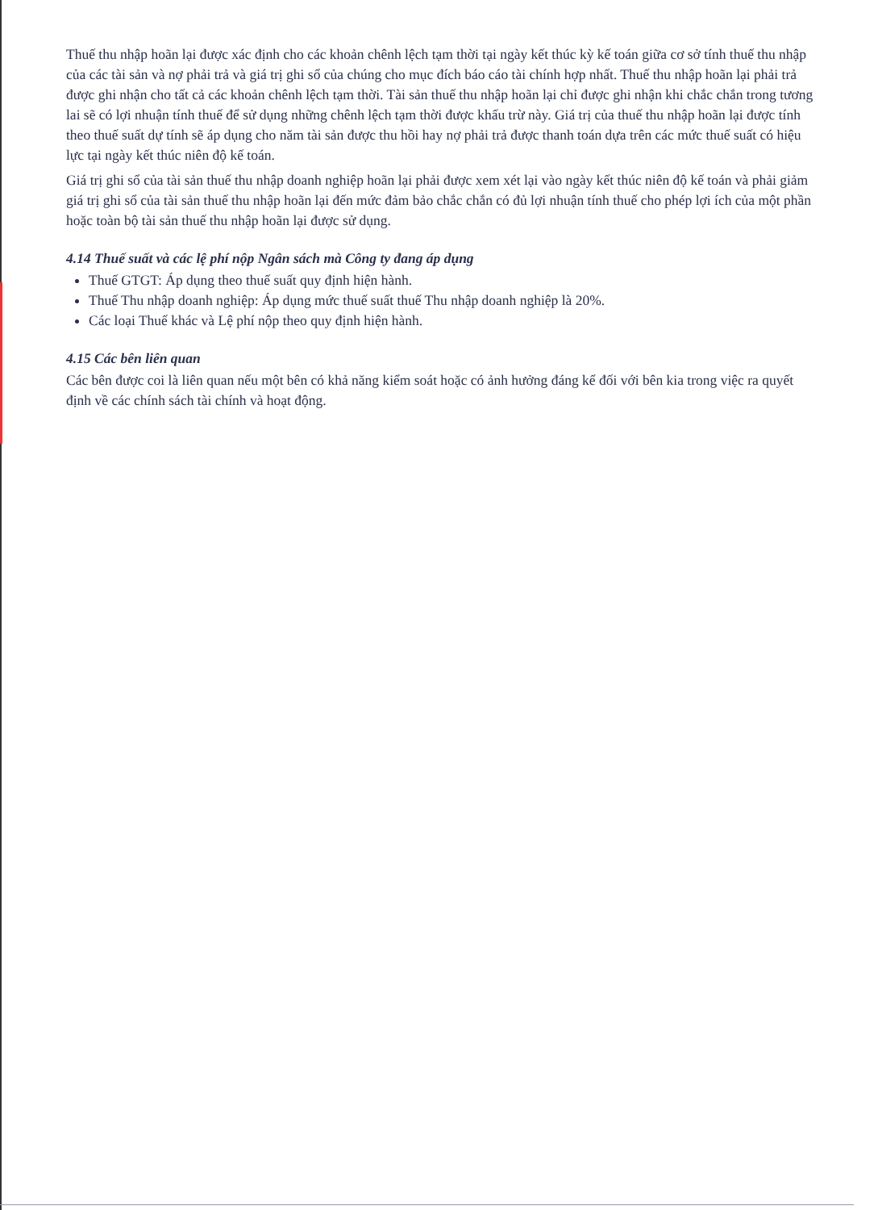Thuế thu nhập hoãn lại được xác định cho các khoản chênh lệch tạm thời tại ngày kết thúc kỳ kế toán giữa cơ sở tính thuế thu nhập của các tài sản và nợ phải trả và giá trị ghi sổ của chúng cho mục đích báo cáo tài chính hợp nhất. Thuế thu nhập hoãn lại phải trả được ghi nhận cho tất cả các khoản chênh lệch tạm thời. Tài sản thuế thu nhập hoãn lại chỉ được ghi nhận khi chắc chắn trong tương lai sẽ có lợi nhuận tính thuế để sử dụng những chênh lệch tạm thời được khấu trừ này. Giá trị của thuế thu nhập hoãn lại được tính theo thuế suất dự tính sẽ áp dụng cho năm tài sản được thu hồi hay nợ phải trả được thanh toán dựa trên các mức thuế suất có hiệu lực tại ngày kết thúc niên độ kế toán.
Giá trị ghi sổ của tài sản thuế thu nhập doanh nghiệp hoãn lại phải được xem xét lại vào ngày kết thúc niên độ kế toán và phải giảm giá trị ghi sổ của tài sản thuế thu nhập hoãn lại đến mức đảm bảo chắc chắn có đủ lợi nhuận tính thuế cho phép lợi ích của một phần hoặc toàn bộ tài sản thuế thu nhập hoãn lại được sử dụng.
4.14 Thuế suất và các lệ phí nộp Ngân sách mà Công ty đang áp dụng
Thuế GTGT: Áp dụng theo thuế suất quy định hiện hành.
Thuế Thu nhập doanh nghiệp: Áp dụng mức thuế suất thuế Thu nhập doanh nghiệp là 20%.
Các loại Thuế khác và Lệ phí nộp theo quy định hiện hành.
4.15 Các bên liên quan
Các bên được coi là liên quan nếu một bên có khả năng kiểm soát hoặc có ảnh hưởng đáng kể đối với bên kia trong việc ra quyết định về các chính sách tài chính và hoạt động.